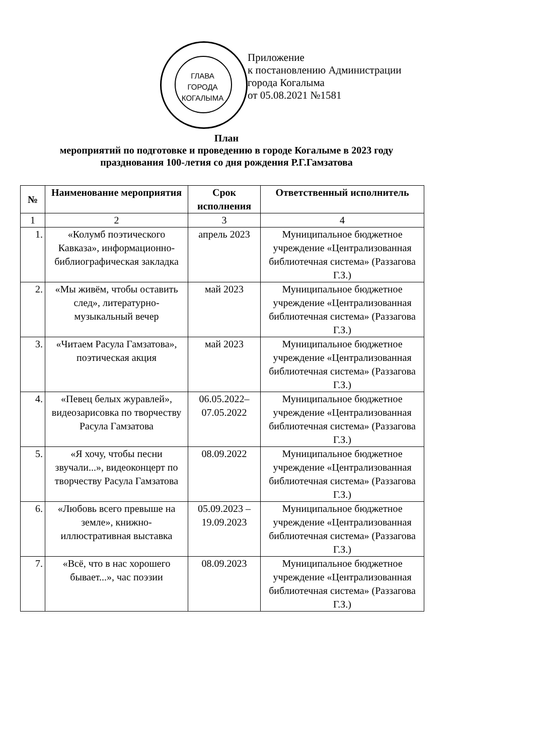ГЛАВА ГОРОДА КОГАЛЫМА
Приложение
к постановлению Администрации
города Когалыма
от 05.08.2021 №1581
План
мероприятий по подготовке и проведению в городе Когалыме в 2023 году
празднования 100-летия со дня рождения Р.Г.Гамзатова
| № | Наименование мероприятия | Срок исполнения | Ответственный исполнитель |
| --- | --- | --- | --- |
| 1 | 2 | 3 | 4 |
| 1. | «Колумб поэтического Кавказа», информационно-библиографическая закладка | апрель 2023 | Муниципальное бюджетное учреждение «Централизованная библиотечная система» (Раззагова Г.З.) |
| 2. | «Мы живём, чтобы оставить след», литературно-музыкальный вечер | май 2023 | Муниципальное бюджетное учреждение «Централизованная библиотечная система» (Раззагова Г.З.) |
| 3. | «Читаем Расула Гамзатова», поэтическая акция | май 2023 | Муниципальное бюджетное учреждение «Централизованная библиотечная система» (Раззагова Г.З.) |
| 4. | «Певец белых журавлей», видеозарисовка по творчеству Расула Гамзатова | 06.05.2022– 07.05.2022 | Муниципальное бюджетное учреждение «Централизованная библиотечная система» (Раззагова Г.З.) |
| 5. | «Я хочу, чтобы песни звучали...», видеоконцерт по творчеству Расула Гамзатова | 08.09.2022 | Муниципальное бюджетное учреждение «Централизованная библиотечная система» (Раззагова Г.З.) |
| 6. | «Любовь всего превыше на земле», книжно-иллюстративная выставка | 05.09.2023 – 19.09.2023 | Муниципальное бюджетное учреждение «Централизованная библиотечная система» (Раззагова Г.З.) |
| 7. | «Всё, что в нас хорошего бывает...», час поэзии | 08.09.2023 | Муниципальное бюджетное учреждение «Централизованная библиотечная система» (Раззагова Г.З.) |